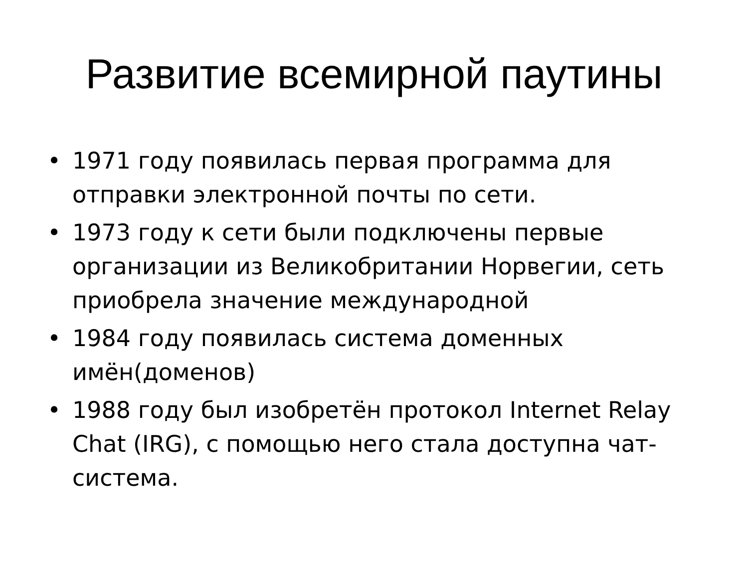Развитие всемирной паутины
• 1971 году появилась первая программа для отправки электронной почты по сети.
• 1973 году к сети были подключены первые организации из Великобритании Норвегии, сеть приобрела значение международной
• 1984 году появилась система доменных имён(доменов)
• 1988 году был изобретён протокол Internet Relay Chat (IRG), с помощью него стала доступна чат-система.